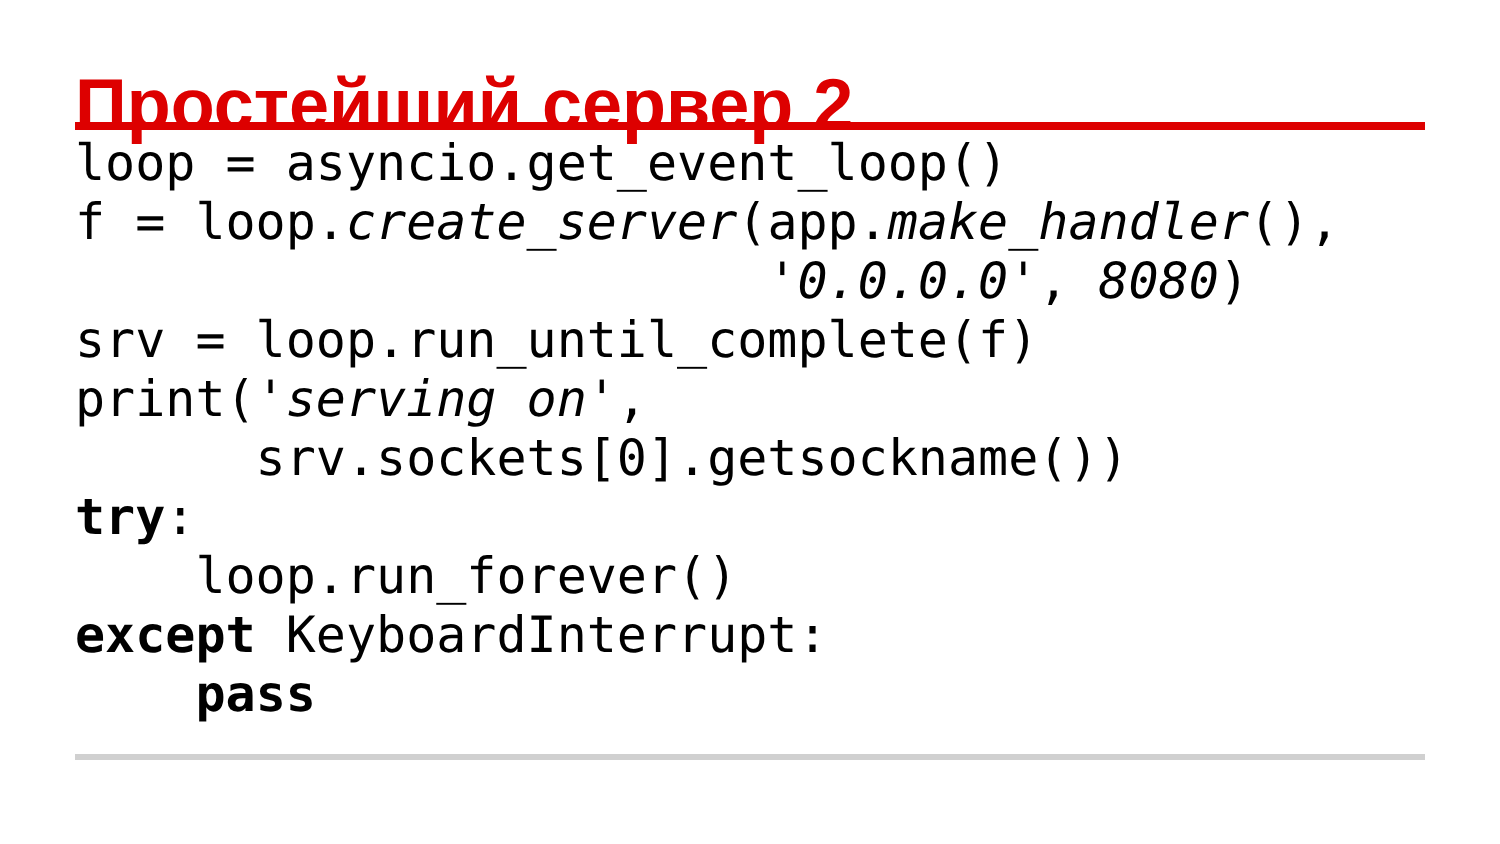Простейший сервер 2
loop = asyncio.get_event_loop()
f = loop.create_server(app.make_handler(),
                       '0.0.0.0', 8080)
srv = loop.run_until_complete(f)
print('serving on',
      srv.sockets[0].getsockname())
try:
    loop.run_forever()
except KeyboardInterrupt:
    pass